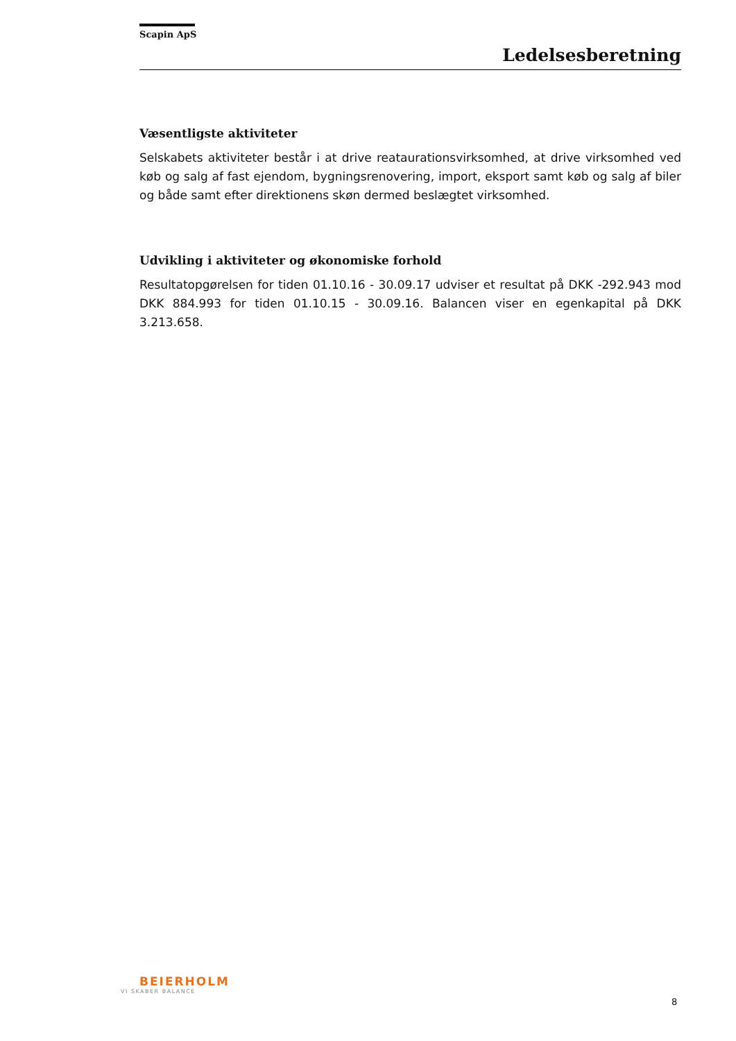Scapin ApS
Ledelsesberetning
Væsentligste aktiviteter
Selskabets aktiviteter består i at drive reataurationsvirksomhed, at drive virksomhed ved køb og salg af fast ejendom, bygningsrenovering, import, eksport samt køb og salg af biler og både samt efter direktionens skøn dermed beslægtet virksomhed.
Udvikling i aktiviteter og økonomiske forhold
Resultatopgørelsen for tiden 01.10.16 - 30.09.17 udviser et resultat på DKK -292.943 mod DKK 884.993 for tiden 01.10.15 - 30.09.16. Balancen viser en egenkapital på DKK 3.213.658.
BEIERHOLM
VI SKABER BALANCE
8